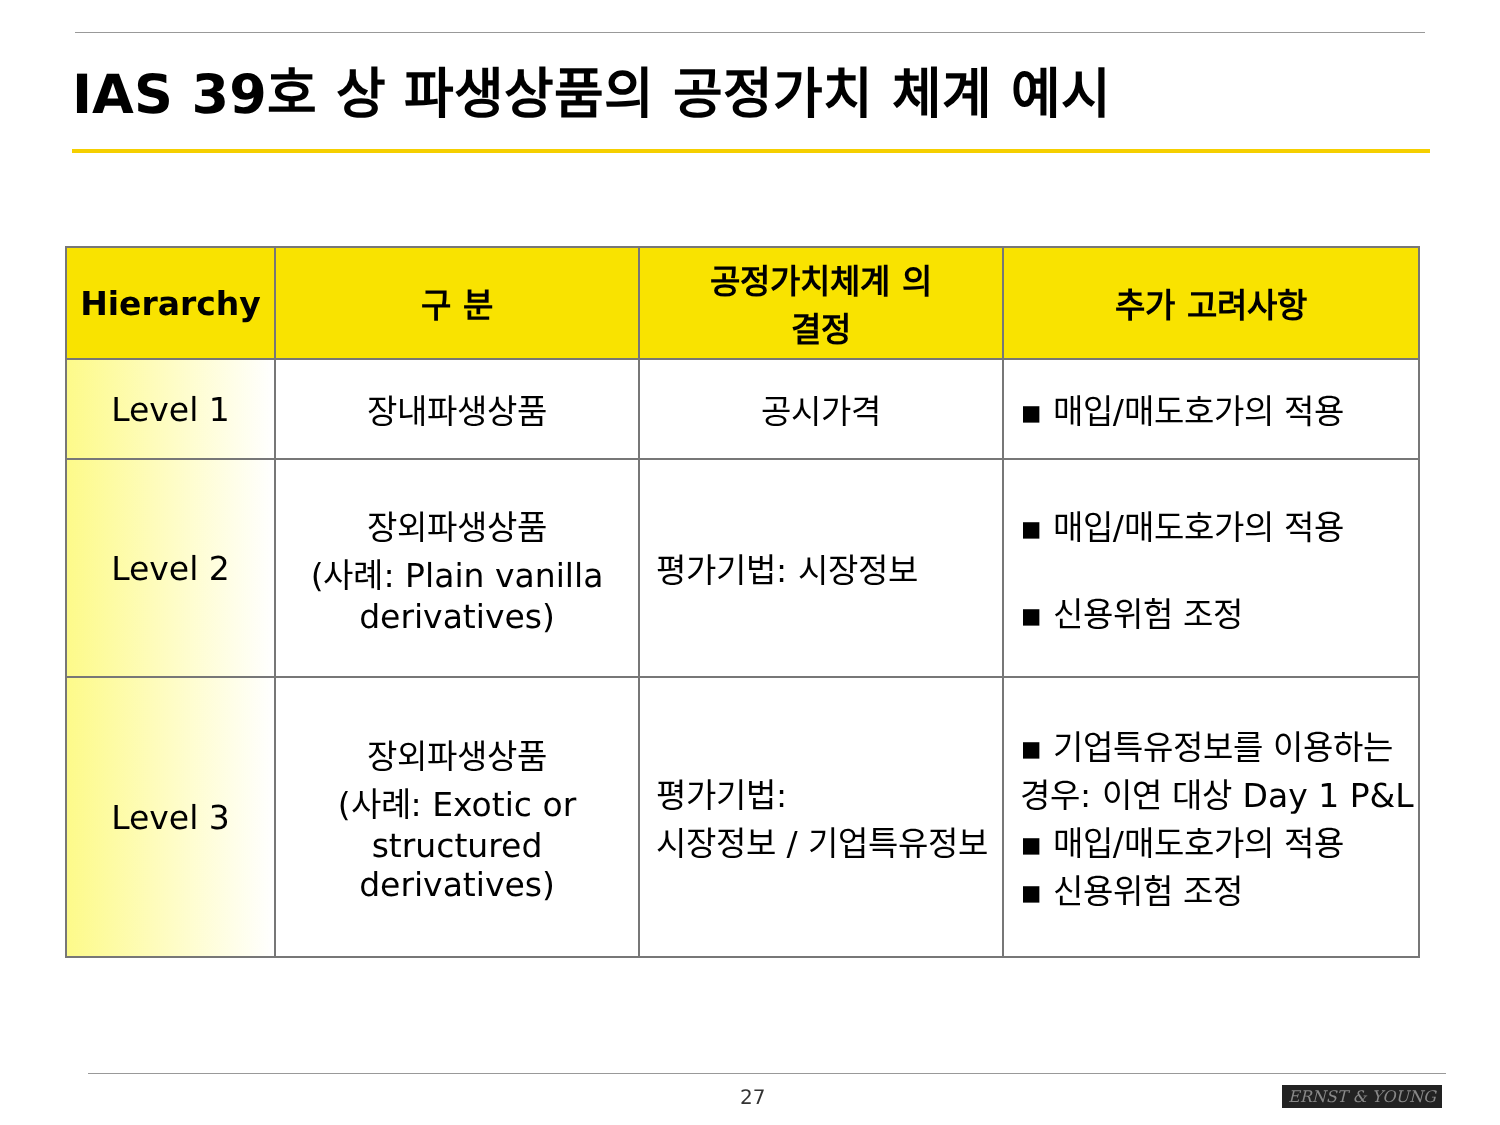IAS 39호 상 파생상품의 공정가치 체계 예시
| Hierarchy | 구 분 | 공정가치체계 의 결정 | 추가 고려사항 |
| --- | --- | --- | --- |
| Level 1 | 장내파생상품 | 공시가격 | ▪ 매입/매도호가의 적용 |
| Level 2 | 장외파생상품 (사례: Plain vanilla derivatives) | 평가기법: 시장정보 | ▪ 매입/매도호가의 적용 ▪ 신용위험 조정 |
| Level 3 | 장외파생상품 (사례: Exotic or structured derivatives) | 평가기법: 시장정보 / 기업특유정보 | ▪ 기업특유정보를 이용하는 경우: 이연 대상 Day 1 P&L ▪ 매입/매도호가의 적용 ▪ 신용위험 조정 |
27 ERNST & YOUNG